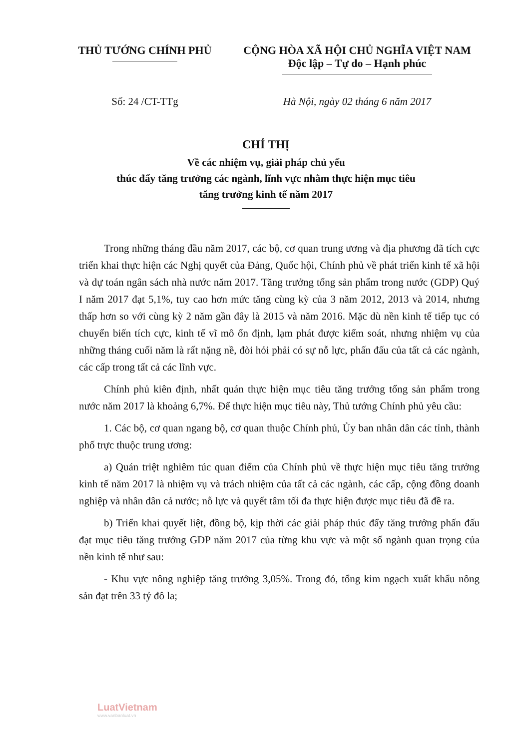THỦ TƯỚNG CHÍNH PHỦ CỘNG HÒA XÃ HỘI CHỦ NGHĨA VIỆT NAM
Độc lập – Tự do – Hạnh phúc
Số: 24 /CT-TTg Hà Nội, ngày 02 tháng 6 năm 2017
CHỈ THỊ
Về các nhiệm vụ, giải pháp chủ yếu
thúc đẩy tăng trưởng các ngành, lĩnh vực nhằm thực hiện mục tiêu
tăng trưởng kinh tế năm 2017
Trong những tháng đầu năm 2017, các bộ, cơ quan trung ương và địa phương đã tích cực triển khai thực hiện các Nghị quyết của Đảng, Quốc hội, Chính phủ về phát triển kinh tế xã hội và dự toán ngân sách nhà nước năm 2017. Tăng trưởng tổng sản phẩm trong nước (GDP) Quý I năm 2017 đạt 5,1%, tuy cao hơn mức tăng cùng kỳ của 3 năm 2012, 2013 và 2014, nhưng thấp hơn so với cùng kỳ 2 năm gần đây là 2015 và năm 2016. Mặc dù nền kinh tế tiếp tục có chuyển biến tích cực, kinh tế vĩ mô ổn định, lạm phát được kiểm soát, nhưng nhiệm vụ của những tháng cuối năm là rất nặng nề, đòi hỏi phải có sự nỗ lực, phấn đấu của tất cả các ngành, các cấp trong tất cả các lĩnh vực.
Chính phủ kiên định, nhất quán thực hiện mục tiêu tăng trưởng tổng sản phẩm trong nước năm 2017 là khoảng 6,7%. Để thực hiện mục tiêu này, Thủ tướng Chính phủ yêu cầu:
1. Các bộ, cơ quan ngang bộ, cơ quan thuộc Chính phủ, Ủy ban nhân dân các tỉnh, thành phố trực thuộc trung ương:
a) Quán triệt nghiêm túc quan điểm của Chính phủ về thực hiện mục tiêu tăng trưởng kinh tế năm 2017 là nhiệm vụ và trách nhiệm của tất cả các ngành, các cấp, cộng đồng doanh nghiệp và nhân dân cả nước; nỗ lực và quyết tâm tối đa thực hiện được mục tiêu đã đề ra.
b) Triển khai quyết liệt, đồng bộ, kịp thời các giải pháp thúc đẩy tăng trưởng phấn đấu đạt mục tiêu tăng trưởng GDP năm 2017 của từng khu vực và một số ngành quan trọng của nền kinh tế như sau:
- Khu vực nông nghiệp tăng trưởng 3,05%. Trong đó, tổng kim ngạch xuất khẩu nông sản đạt trên 33 tỷ đô la;
LuatVietnam
www.vanbanluat.vn